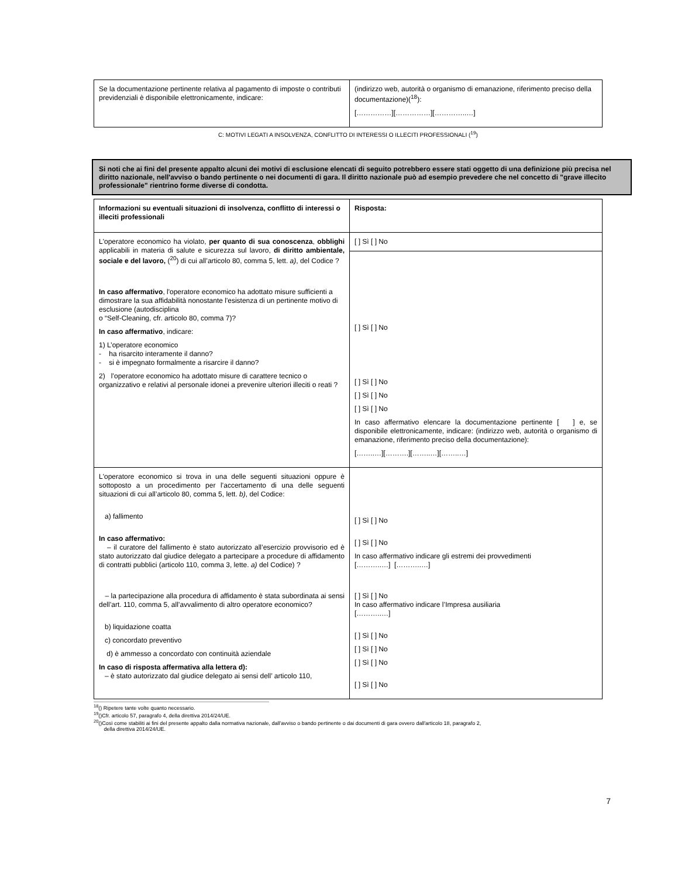| Se la documentazione pertinente relativa al pagamento di imposte o contributi previdenziali è disponibile elettronicamente, indicare: | (indirizzo web, autorità o organismo di emanazione, riferimento preciso della documentazione)(<sup>18</sup>): [……………][……………][…………..…] |
C: MOTIVI LEGATI A INSOLVENZA, CONFLITTO DI INTERESSI O ILLECITI PROFESSIONALI (<sup>19</sup>)
Si noti che ai fini del presente appalto alcuni dei motivi di esclusione elencati di seguito potrebbero essere stati oggetto di una definizione più precisa nel diritto nazionale, nell'avviso o bando pertinente o nei documenti di gara. Il diritto nazionale può ad esempio prevedere che nel concetto di "grave illecito professionale" rientrino forme diverse di condotta.
| Informazioni su eventuali situazioni di insolvenza, conflitto di interessi o illeciti professionali | Risposta: |
| L'operatore economico ha violato, per quanto di sua conoscenza , obblighi applicabili in materia di salute e sicurezza sul lavoro, di diritto ambientale, sociale e del lavoro, (<sup>20</sup>) di cui all’articolo 80, comma 5, lett. a) , del Codice ? In caso affermativo , l'operatore economico ha adottato misure sufficienti a dimostrare la sua affidabilità nonostante l'esistenza di un pertinente motivo di esclusione (autodisciplina o “Self-Cleaning, cfr. articolo 80, comma 7)? In caso affermativo , indicare: 1) L’operatore economico - ha risarcito interamente il danno? - si è impegnato formalmente a risarcire il danno? 2) l’operatore economico ha adottato misure di carattere tecnico o organizzativo e relativi al personale idonei a prevenire ulteriori illeciti o reati ? | [ ] Sì [ ] No |
| | [ ] Sì [ ] No [ ] Sì [ ] No [ ] Sì [ ] No [ ] Sì [ ] No In caso affermativo elencare la documentazione pertinente [ ] e, se disponibile elettronicamente, indicare: (indirizzo web, autorità o organismo di emanazione, riferimento preciso della documentazione): [……..…][……….][……..…][……..…] |
| L'operatore economico si trova in una delle seguenti situazioni oppure è sottoposto a un procedimento per l’accertamento di una delle seguenti situazioni di cui all’articolo 80, comma 5, lett. b) , del Codice: a) fallimento In caso affermativo: – il curatore del fallimento è stato autorizzato all’esercizio provvisorio ed è stato autorizzato dal giudice delegato a partecipare a procedure di affidamento di contratti pubblici (articolo 110, comma 3, lette. a) del Codice) ? – la partecipazione alla procedura di affidamento è stata subordinata ai sensi dell’art. 110, comma 5, all’avvalimento di altro operatore economico? b) liquidazione coatta c) concordato preventivo d) è ammesso a concordato con continuità aziendale In caso di risposta affermativa alla lettera d): – è stato autorizzato dal giudice delegato ai sensi dell’ articolo 110, | [ ] Sì [ ] No [ ] Sì [ ] No In caso affermativo indicare gli estremi dei provvedimenti [………..…] [………..…] [ ] Sì [ ] No In caso affermativo indicare l’Impresa ausiliaria [………..…] [ ] Sì [ ] No [ ] Sì [ ] No [ ] Sì [ ] No [ ] Sì [ ] No |
<sup>18</sup> () Ripetere tante volte quanto necessario.
<sup>19</sup> ()Cfr. articolo 57, paragrafo 4, della direttiva 2014/24/UE.
<sup>20</sup> ()Così come stabiliti ai fini del presente appalto dalla normativa nazionale, dall'avviso o bando pertinente o dai documenti di gara ovvero dall'articolo 18, paragrafo 2,
della direttiva 2014/24/UE.
7